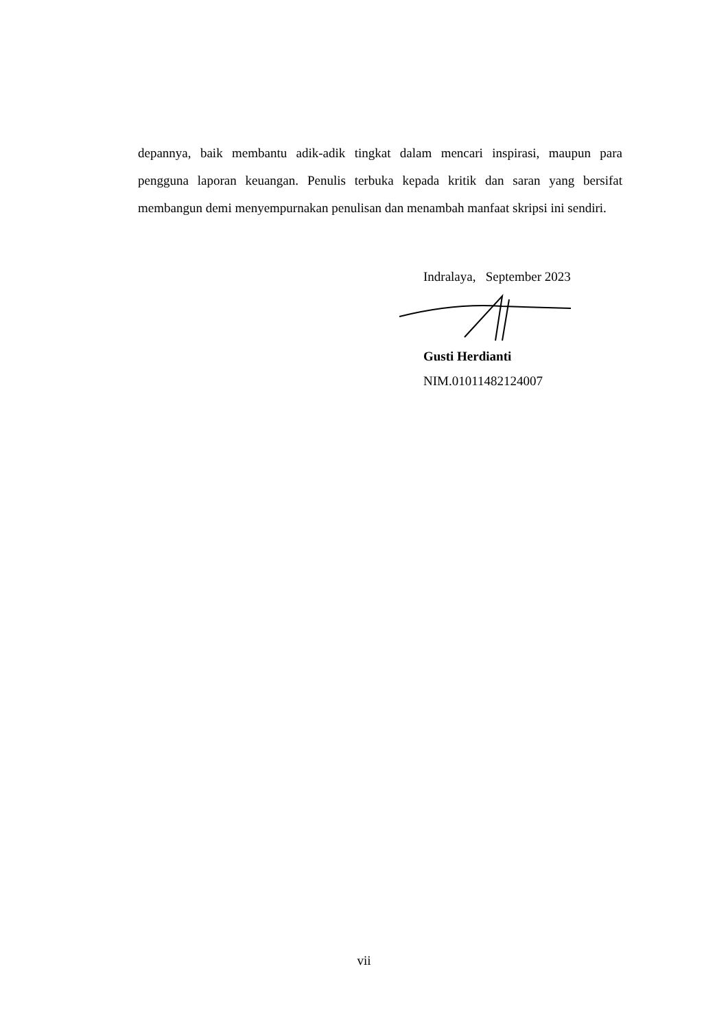depannya, baik membantu adik-adik tingkat dalam mencari inspirasi, maupun para pengguna laporan keuangan. Penulis terbuka kepada kritik dan saran yang bersifat membangun demi menyempurnakan penulisan dan menambah manfaat skripsi ini sendiri.
Indralaya, September 2023
Gusti Herdianti
NIM.01011482124007
vii